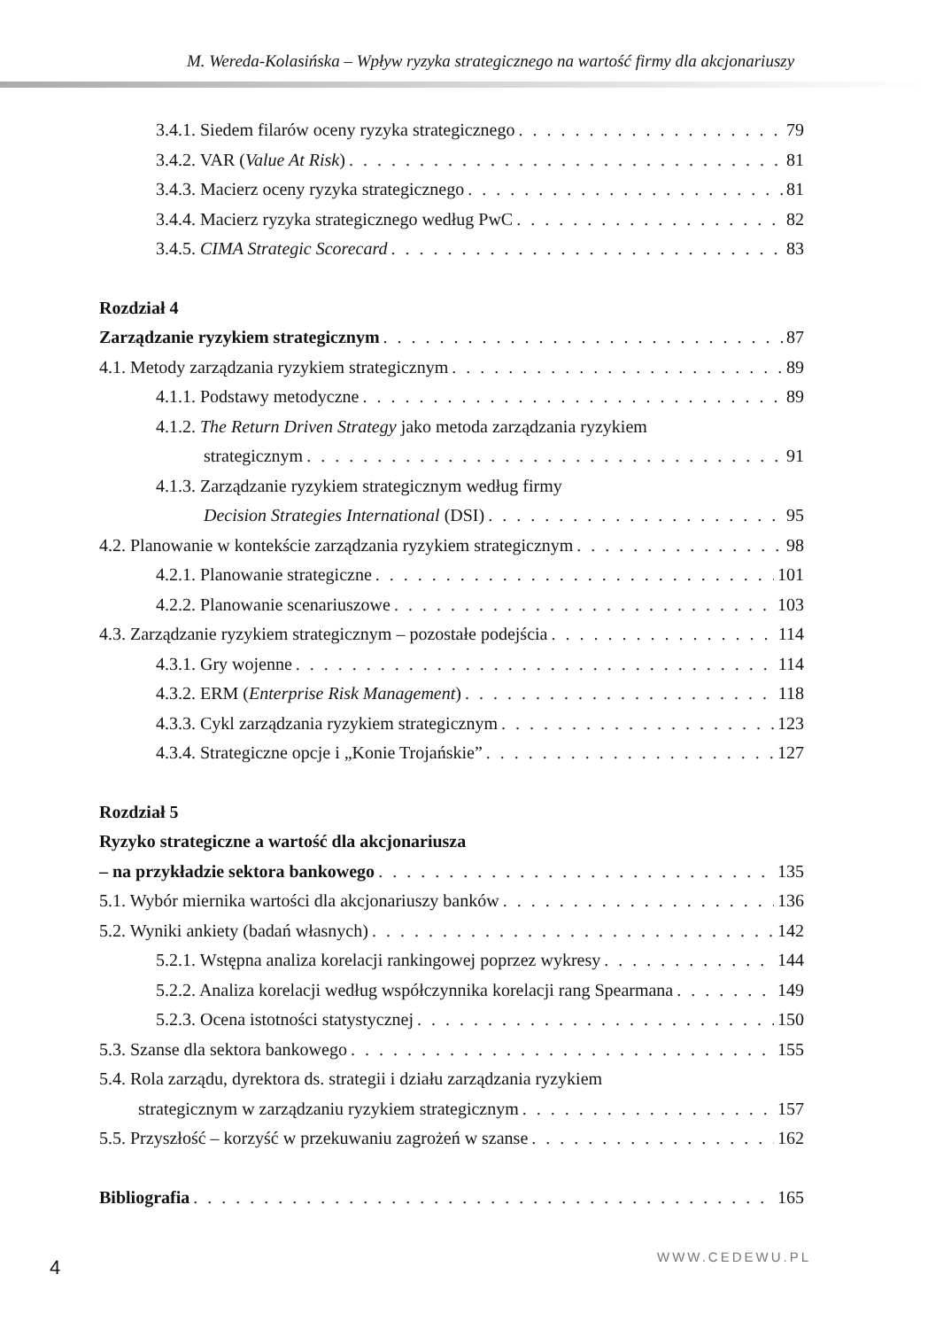M. Wereda-Kolasińska – Wpływ ryzyka strategicznego na wartość firmy dla akcjonariuszy
3.4.1. Siedem filarów oceny ryzyka strategicznego 79
3.4.2. VAR (Value At Risk) 81
3.4.3. Macierz oceny ryzyka strategicznego 81
3.4.4. Macierz ryzyka strategicznego według PwC 82
3.4.5. CIMA Strategic Scorecard 83
Rozdział 4
Zarządzanie ryzykiem strategicznym 87
4.1. Metody zarządzania ryzykiem strategicznym 89
4.1.1. Podstawy metodyczne 89
4.1.2. The Return Driven Strategy jako metoda zarządzania ryzykiem
strategicznym 91
4.1.3. Zarządzanie ryzykiem strategicznym według firmy
Decision Strategies International (DSI) 95
4.2. Planowanie w kontekście zarządzania ryzykiem strategicznym 98
4.2.1. Planowanie strategiczne 101
4.2.2. Planowanie scenariuszowe 103
4.3. Zarządzanie ryzykiem strategicznym – pozostałe podejścia 114
4.3.1. Gry wojenne 114
4.3.2. ERM (Enterprise Risk Management) 118
4.3.3. Cykl zarządzania ryzykiem strategicznym 123
4.3.4. Strategiczne opcje i „Konie Trojańskie” 127
Rozdział 5
Ryzyko strategiczne a wartość dla akcjonariusza
– na przykładzie sektora bankowego 135
5.1. Wybór miernika wartości dla akcjonariuszy banków 136
5.2. Wyniki ankiety (badań własnych) 142
5.2.1. Wstępna analiza korelacji rankingowej poprzez wykresy 144
5.2.2. Analiza korelacji według współczynnika korelacji rang Spearmana 149
5.2.3. Ocena istotności statystycznej 150
5.3. Szanse dla sektora bankowego 155
5.4. Rola zarządu, dyrektora ds. strategii i działu zarządzania ryzykiem
strategicznym w zarządzaniu ryzykiem strategicznym 157
5.5. Przyszłość – korzyść w przekuwaniu zagrożeń w szanse 162
Bibliografia 165
4 WWW.CEDEWU.PL